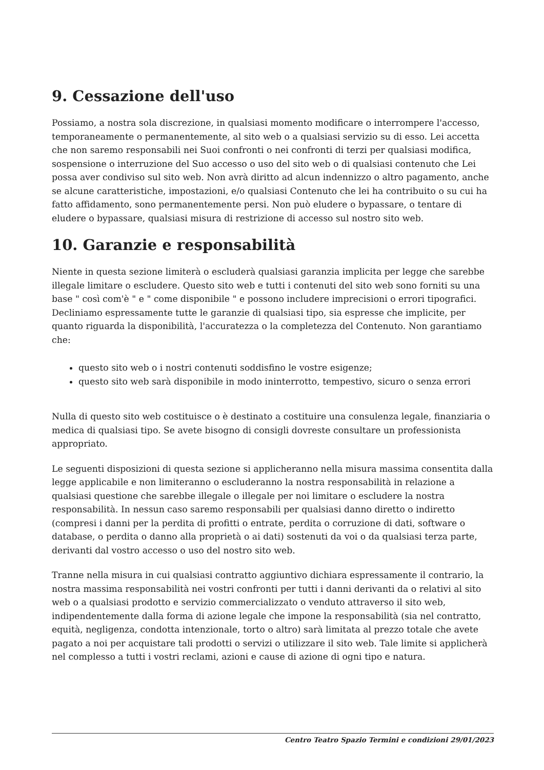9. Cessazione dell'uso
Possiamo, a nostra sola discrezione, in qualsiasi momento modificare o interrompere l'accesso, temporaneamente o permanentemente, al sito web o a qualsiasi servizio su di esso. Lei accetta che non saremo responsabili nei Suoi confronti o nei confronti di terzi per qualsiasi modifica, sospensione o interruzione del Suo accesso o uso del sito web o di qualsiasi contenuto che Lei possa aver condiviso sul sito web. Non avrà diritto ad alcun indennizzo o altro pagamento, anche se alcune caratteristiche, impostazioni, e/o qualsiasi Contenuto che lei ha contribuito o su cui ha fatto affidamento, sono permanentemente persi. Non può eludere o bypassare, o tentare di eludere o bypassare, qualsiasi misura di restrizione di accesso sul nostro sito web.
10. Garanzie e responsabilità
Niente in questa sezione limiterà o escluderà qualsiasi garanzia implicita per legge che sarebbe illegale limitare o escludere. Questo sito web e tutti i contenuti del sito web sono forniti su una base " così com'è " e " come disponibile " e possono includere imprecisioni o errori tipografici. Decliniamo espressamente tutte le garanzie di qualsiasi tipo, sia espresse che implicite, per quanto riguarda la disponibilità, l'accuratezza o la completezza del Contenuto. Non garantiamo che:
questo sito web o i nostri contenuti soddisfino le vostre esigenze;
questo sito web sarà disponibile in modo ininterrotto, tempestivo, sicuro o senza errori
Nulla di questo sito web costituisce o è destinato a costituire una consulenza legale, finanziaria o medica di qualsiasi tipo. Se avete bisogno di consigli dovreste consultare un professionista appropriato.
Le seguenti disposizioni di questa sezione si applicheranno nella misura massima consentita dalla legge applicabile e non limiteranno o escluderanno la nostra responsabilità in relazione a qualsiasi questione che sarebbe illegale o illegale per noi limitare o escludere la nostra responsabilità. In nessun caso saremo responsabili per qualsiasi danno diretto o indiretto (compresi i danni per la perdita di profitti o entrate, perdita o corruzione di dati, software o database, o perdita o danno alla proprietà o ai dati) sostenuti da voi o da qualsiasi terza parte, derivanti dal vostro accesso o uso del nostro sito web.
Tranne nella misura in cui qualsiasi contratto aggiuntivo dichiara espressamente il contrario, la nostra massima responsabilità nei vostri confronti per tutti i danni derivanti da o relativi al sito web o a qualsiasi prodotto e servizio commercializzato o venduto attraverso il sito web, indipendentemente dalla forma di azione legale che impone la responsabilità (sia nel contratto, equità, negligenza, condotta intenzionale, torto o altro) sarà limitata al prezzo totale che avete pagato a noi per acquistare tali prodotti o servizi o utilizzare il sito web. Tale limite si applicherà nel complesso a tutti i vostri reclami, azioni e cause di azione di ogni tipo e natura.
Centro Teatro Spazio Termini e condizioni 29/01/2023